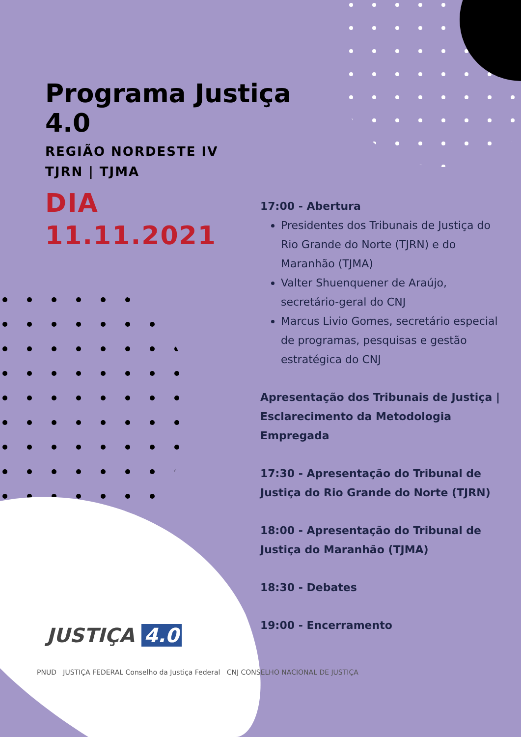Programa Justiça 4.0
REGIÃO NORDESTE IV
TJRN | TJMA
DIA
11.11.2021
17:00 - Abertura
Presidentes dos Tribunais de Justiça do Rio Grande do Norte (TJRN) e do Maranhão (TJMA)
Valter Shuenquener de Araújo, secretário-geral do CNJ
Marcus Livio Gomes, secretário especial de programas, pesquisas e gestão estratégica do CNJ
Apresentação dos Tribunais de Justiça | Esclarecimento da Metodologia Empregada
17:30 - Apresentação do Tribunal de Justiça do Rio Grande do Norte (TJRN)
18:00 - Apresentação do Tribunal de Justiça do Maranhão (TJMA)
18:30 - Debates
19:00 - Encerramento
JUSTIÇA 4.0
PNUD JUSTIÇA FEDERAL Conselho da Justiça Federal CNJ CONSELHO NACIONAL DE JUSTIÇA